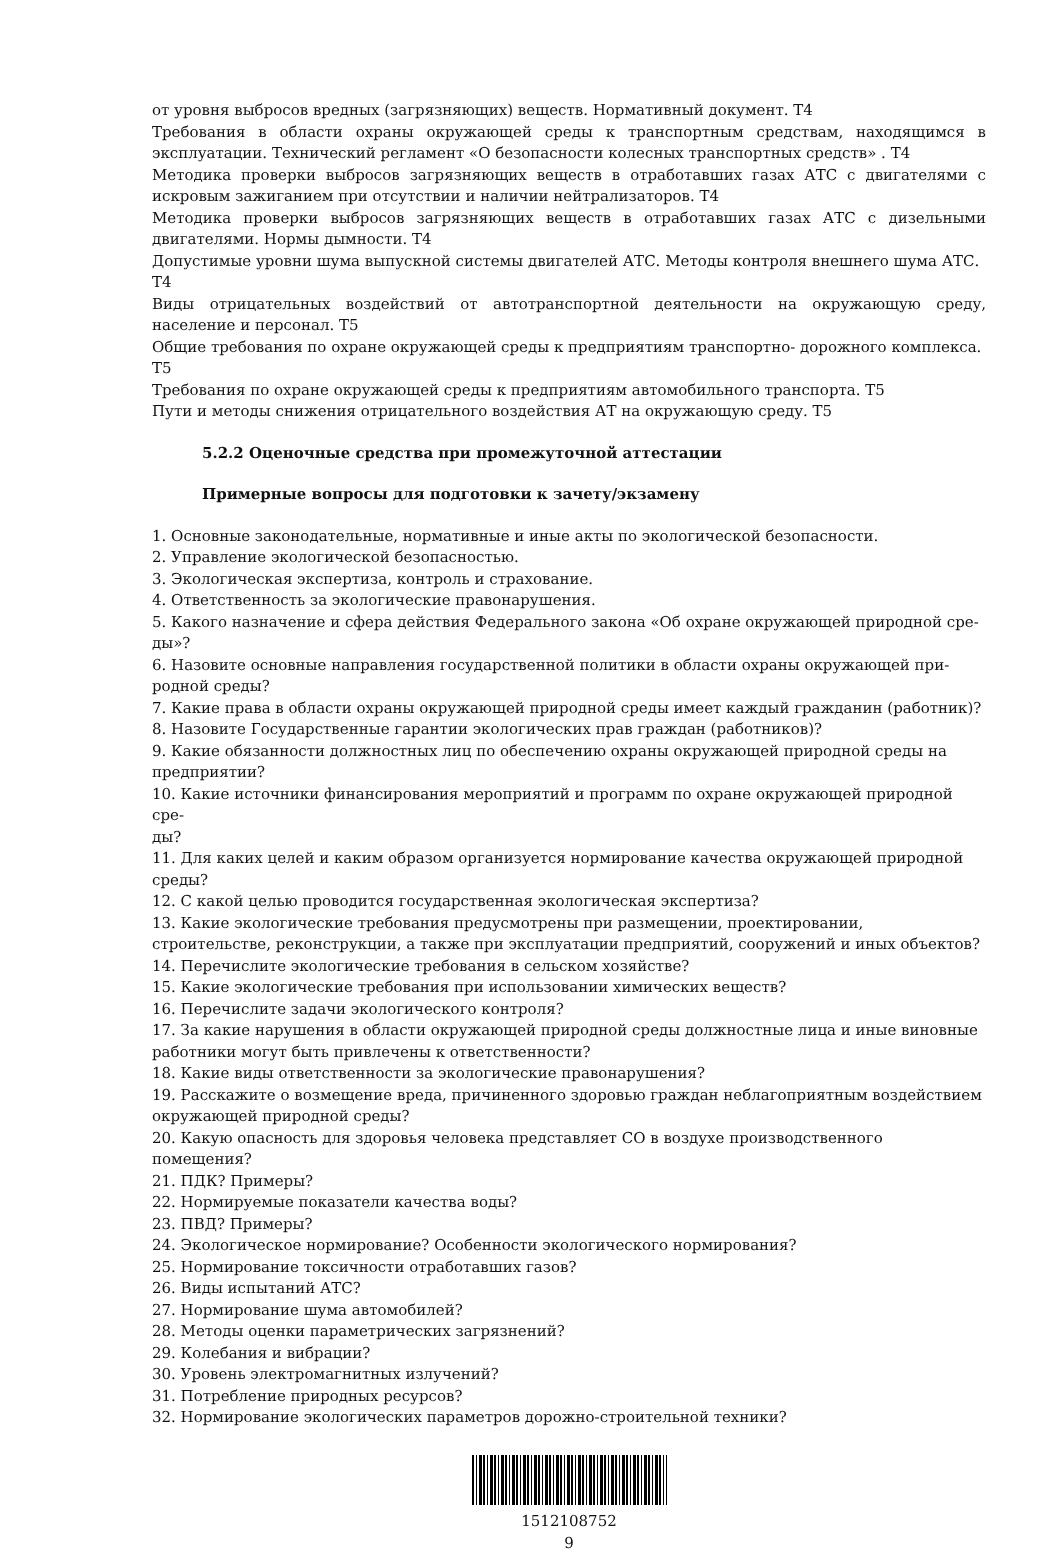от уровня выбросов вредных (загрязняющих) веществ. Нормативный документ. Т4
Требования в области охраны окружающей среды к транспортным средствам, находящимся в эксплуатации. Технический регламент «О безопасности колесных транспортных средств» . Т4
Методика проверки выбросов загрязняющих веществ в отработавших газах АТС с двигателями с искровым зажиганием при отсутствии и наличии нейтрализаторов. Т4
Методика проверки выбросов загрязняющих веществ в отработавших газах АТС с дизельными двигателями. Нормы дымности. Т4
Допустимые уровни шума выпускной системы двигателей АТС. Методы контроля внешнего шума АТС. Т4
Виды отрицательных воздействий от автотранспортной деятельности на окружающую среду, население и персонал. Т5
Общие требования по охране окружающей среды к предприятиям транспортно- дорожного комплекса. Т5
Требования по охране окружающей среды к предприятиям автомобильного транспорта. Т5
Пути и методы снижения отрицательного воздействия АТ на окружающую среду. Т5
5.2.2 Оценочные средства при промежуточной аттестации
Примерные вопросы для подготовки к зачету/экзамену
1. Основные законодательные, нормативные и иные акты по экологической безопасности.
2. Управление экологической безопасностью.
3. Экологическая экспертиза, контроль и страхование.
4. Ответственность за экологические правонарушения.
5. Какого назначение и сфера действия Федерального закона «Об охране окружающей природной сре-
ды»?
6. Назовите основные направления государственной политики в области охраны окружающей при-
родной среды?
7. Какие права в области охраны окружающей природной среды имеет каждый гражданин (работник)?
8. Назовите Государственные гарантии экологических прав граждан (работников)?
9. Какие обязанности должностных лиц по обеспечению охраны окружающей природной среды на предприятии?
10. Какие источники финансирования мероприятий и программ по охране окружающей природной сре-
ды?
11. Для каких целей и каким образом организуется нормирование качества окружающей природной среды?
12. С какой целью проводится государственная экологическая экспертиза?
13. Какие экологические требования предусмотрены при размещении, проектировании, строительстве, реконструкции, а также при эксплуатации предприятий, сооружений и иных объектов?
14. Перечислите экологические требования в сельском хозяйстве?
15. Какие экологические требования при использовании химических веществ?
16. Перечислите задачи экологического контроля?
17. За какие нарушения в области окружающей природной среды должностные лица и иные виновные работники могут быть привлечены к ответственности?
18. Какие виды ответственности за экологические правонарушения?
19. Расскажите о возмещение вреда, причиненного здоровью граждан неблагоприятным воздействием окружающей природной среды?
20. Какую опасность для здоровья человека представляет СО в воздухе производственного помещения?
21. ПДК? Примеры?
22. Нормируемые показатели качества воды?
23. ПВД? Примеры?
24. Экологическое нормирование? Особенности экологического нормирования?
25. Нормирование токсичности отработавших газов?
26. Виды испытаний АТС?
27. Нормирование шума автомобилей?
28. Методы оценки параметрических загрязнений?
29. Колебания и вибрации?
30. Уровень электромагнитных излучений?
31. Потребление природных ресурсов?
32. Нормирование экологических параметров дорожно-строительной техники?
1512108752
9